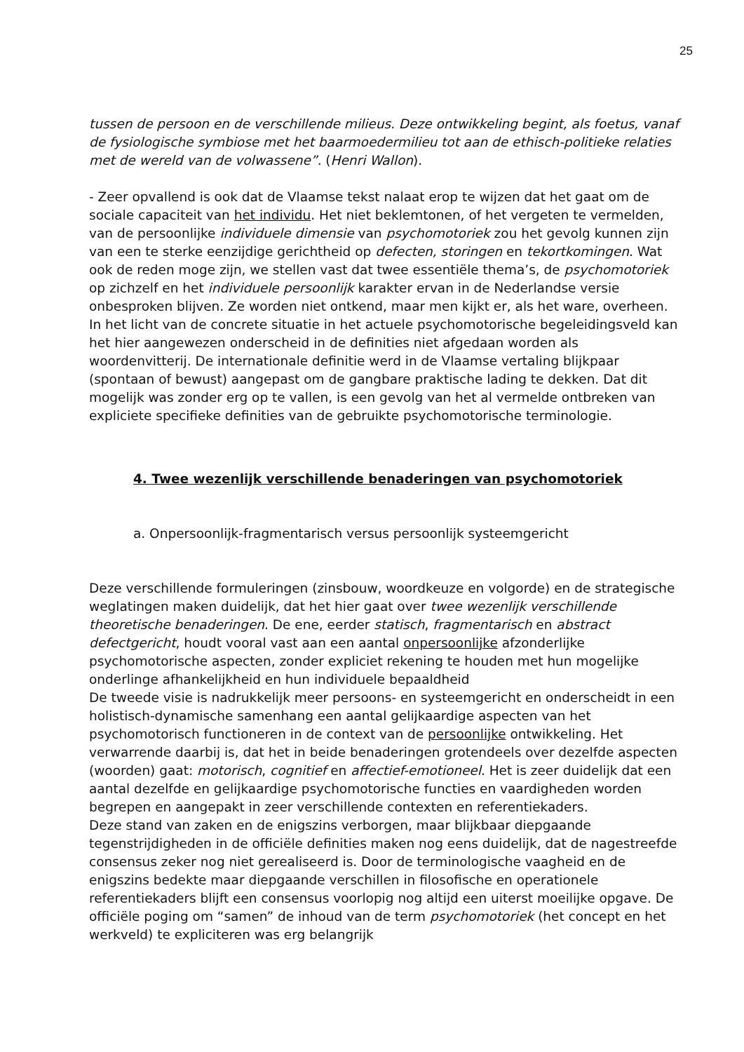25
tussen de persoon en de verschillende milieus. Deze ontwikkeling begint, als foetus, vanaf de fysiologische symbiose met het baarmoedermilieu tot aan de ethisch-politieke relaties met de wereld van de volwassene”. (Henri Wallon).
- Zeer opvallend is ook dat de Vlaamse tekst nalaat erop te wijzen dat het gaat om de sociale capaciteit van het individu. Het niet beklemtonen, of het vergeten te vermelden, van de persoonlijke individuele dimensie van psychomotoriek zou het gevolg kunnen zijn van een te sterke eenzijdige gerichtheid op defecten, storingen en tekortkomingen. Wat ook de reden moge zijn, we stellen vast dat twee essentiële thema’s, de psychomotoriek op zichzelf en het individuele persoonlijk karakter ervan in de Nederlandse versie onbesproken blijven. Ze worden niet ontkend, maar men kijkt er, als het ware, overheen. In het licht van de concrete situatie in het actuele psychomotorische begeleidingsveld kan het hier aangewezen onderscheid in de definities niet afgedaan worden als woordenvitterij. De internationale definitie werd in de Vlaamse vertaling blijkpaar (spontaan of bewust) aangepast om de gangbare praktische lading te dekken. Dat dit mogelijk was zonder erg op te vallen, is een gevolg van het al vermelde ontbreken van expliciete specifieke definities van de gebruikte psychomotorische terminologie.
4. Twee wezenlijk verschillende benaderingen van psychomotoriek
a. Onpersoonlijk-fragmentarisch versus persoonlijk systeemgericht
Deze verschillende formuleringen (zinsbouw, woordkeuze en volgorde) en de strategische weglatingen maken duidelijk, dat het hier gaat over twee wezenlijk verschillende theoretische benaderingen. De ene, eerder statisch, fragmentarisch en abstract defectgericht, houdt vooral vast aan een aantal onpersoonlijke afzonderlijke psychomotorische aspecten, zonder expliciet rekening te houden met hun mogelijke onderlinge afhankelijkheid en hun individuele bepaaldheid
De tweede visie is nadrukkelijk meer persoons- en systeemgericht en onderscheidt in een holistisch-dynamische samenhang een aantal gelijkaardige aspecten van het psychomotorisch functioneren in de context van de persoonlijke ontwikkeling. Het verwarrende daarbij is, dat het in beide benaderingen grotendeels over dezelfde aspecten (woorden) gaat: motorisch, cognitief en affectief-emotioneel. Het is zeer duidelijk dat een aantal dezelfde en gelijkaardige psychomotorische functies en vaardigheden worden begrepen en aangepakt in zeer verschillende contexten en referentiekaders.
Deze stand van zaken en de enigszins verborgen, maar blijkbaar diepgaande tegenstrijdigheden in de officiële definities maken nog eens duidelijk, dat de nagestreefde consensus zeker nog niet gerealiseerd is. Door de terminologische vaagheid en de enigszins bedekte maar diepgaande verschillen in filosofische en operationele referentiekaders blijft een consensus voorlopig nog altijd een uiterst moeilijke opgave. De officiële poging om “samen” de inhoud van de term psychomotoriek (het concept en het werkveld) te expliciteren was erg belangrijk